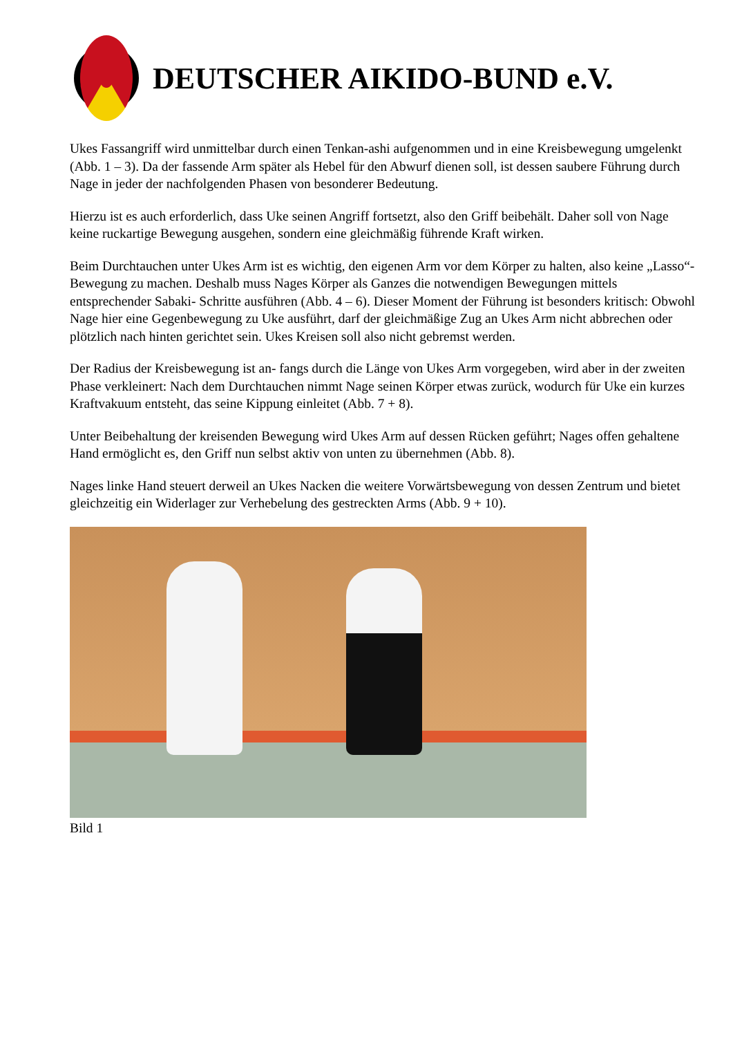DEUTSCHER AIKIDO-BUND e.V.
Ukes Fassangriff wird unmittelbar durch einen Tenkan-ashi aufgenommen und in eine Kreisbewegung umgelenkt (Abb. 1 – 3). Da der fassende Arm später als Hebel für den Abwurf dienen soll, ist dessen saubere Führung durch Nage in jeder der nachfolgenden Phasen von besonderer Bedeutung.
Hierzu ist es auch erforderlich, dass Uke seinen Angriff fortsetzt, also den Griff beibehält. Daher soll von Nage keine ruckartige Bewegung ausgehen, sondern eine gleichmäßig führende Kraft wirken.
Beim Durchtauchen unter Ukes Arm ist es wichtig, den eigenen Arm vor dem Körper zu halten, also keine „Lasso“-Bewegung zu machen. Deshalb muss Nages Körper als Ganzes die notwendigen Bewegungen mittels entsprechender Sabaki- Schritte ausführen (Abb. 4 – 6). Dieser Moment der Führung ist besonders kritisch: Obwohl Nage hier eine Gegenbewegung zu Uke ausführt, darf der gleichmäßige Zug an Ukes Arm nicht abbrechen oder plötzlich nach hinten gerichtet sein. Ukes Kreisen soll also nicht gebremst werden.
Der Radius der Kreisbewegung ist an- fangs durch die Länge von Ukes Arm vorgegeben, wird aber in der zweiten Phase verkleinert: Nach dem Durchtauchen nimmt Nage seinen Körper etwas zurück, wodurch für Uke ein kurzes Kraftvakuum entsteht, das seine Kippung einleitet (Abb. 7 + 8).
Unter Beibehaltung der kreisenden Bewegung wird Ukes Arm auf dessen Rücken geführt; Nages offen gehaltene Hand ermöglicht es, den Griff nun selbst aktiv von unten zu übernehmen (Abb. 8).
Nages linke Hand steuert derweil an Ukes Nacken die weitere Vorwärtsbewegung von dessen Zentrum und bietet gleichzeitig ein Widerlager zur Verhebelung des gestreckten Arms (Abb. 9 + 10).
Bild 1